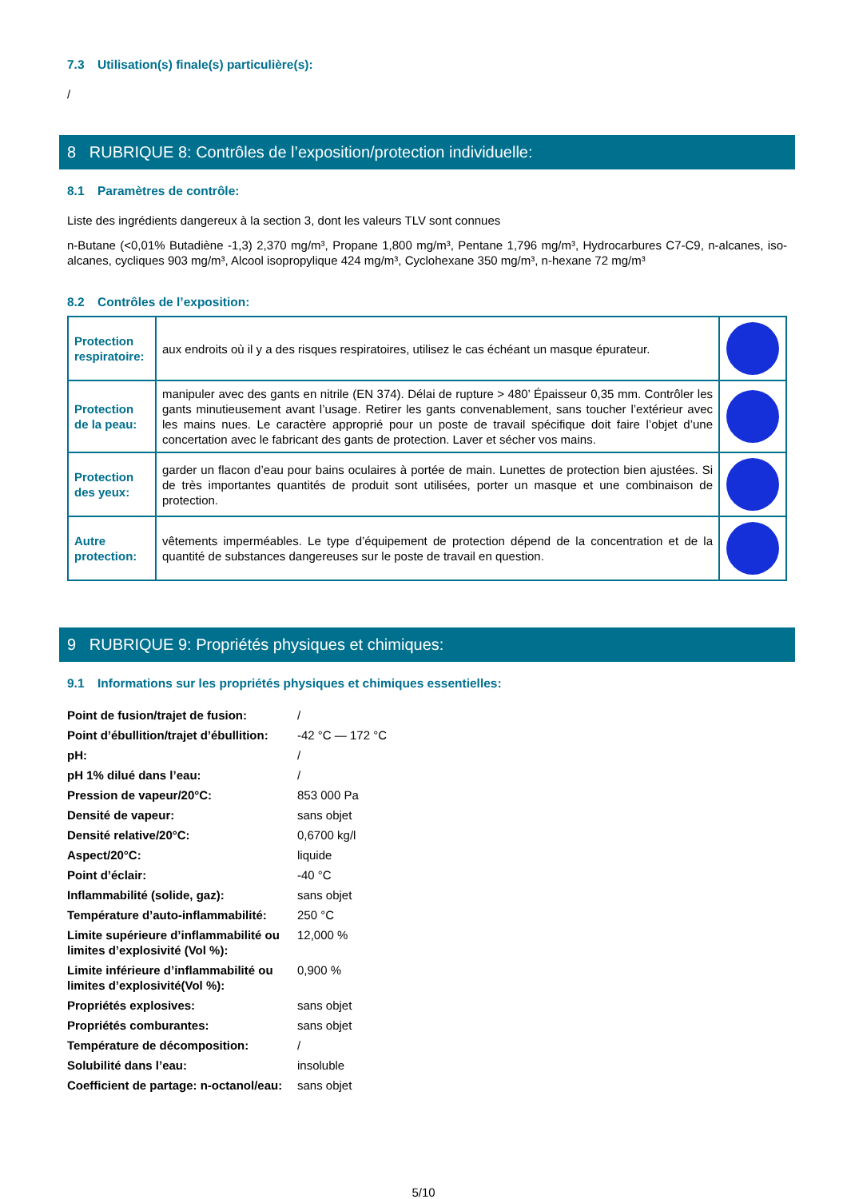7.3 Utilisation(s) finale(s) particulière(s):
/
8 RUBRIQUE 8: Contrôles de l’exposition/protection individuelle:
8.1 Paramètres de contrôle:
Liste des ingrédients dangereux à la section 3, dont les valeurs TLV sont connues
n-Butane (<0,01% Butadiène -1,3) 2,370 mg/m³, Propane 1,800 mg/m³, Pentane 1,796 mg/m³, Hydrocarbures C7-C9, n-alcanes, iso-alcanes, cycliques 903 mg/m³, Alcool isopropylique 424 mg/m³, Cyclohexane 350 mg/m³, n-hexane 72 mg/m³
8.2 Contrôles de l’exposition:
| Protection respiratoire: | aux endroits où il y a des risques respiratoires, utilisez le cas échéant un masque épurateur. | |
| Protection de la peau: | manipuler avec des gants en nitrile (EN 374). Délai de rupture > 480’ Épaisseur 0,35 mm. Contrôler les gants minutieusement avant l’usage. Retirer les gants convenablement, sans toucher l’extérieur avec les mains nues. Le caractère approprié pour un poste de travail spécifique doit faire l’objet d’une concertation avec le fabricant des gants de protection. Laver et sécher vos mains. | |
| Protection des yeux: | garder un flacon d’eau pour bains oculaires à portée de main. Lunettes de protection bien ajustées. Si de très importantes quantités de produit sont utilisées, porter un masque et une combinaison de protection. | |
| Autre protection: | vêtements imperméables. Le type d’équipement de protection dépend de la concentration et de la quantité de substances dangereuses sur le poste de travail en question. | |
9 RUBRIQUE 9: Propriétés physiques et chimiques:
9.1 Informations sur les propriétés physiques et chimiques essentielles:
| Point de fusion/trajet de fusion: | / |
| Point d’ébullition/trajet d’ébullition: | -42 °C — 172 °C |
| pH: | / |
| pH 1% dilué dans l’eau: | / |
| Pression de vapeur/20°C: | 853 000 Pa |
| Densité de vapeur: | sans objet |
| Densité relative/20°C: | 0,6700 kg/l |
| Aspect/20°C: | liquide |
| Point d’éclair: | -40 °C |
| Inflammabilité (solide, gaz): | sans objet |
| Température d’auto-inflammabilité: | 250 °C |
| Limite supérieure d’inflammabilité ou limites d’explosivité (Vol %): | 12,000 % |
| Limite inférieure d’inflammabilité ou limites d’explosivité(Vol %): | 0,900 % |
| Propriétés explosives: | sans objet |
| Propriétés comburantes: | sans objet |
| Température de décomposition: | / |
| Solubilité dans l’eau: | insoluble |
| Coefficient de partage: n-octanol/eau: | sans objet |
5/10